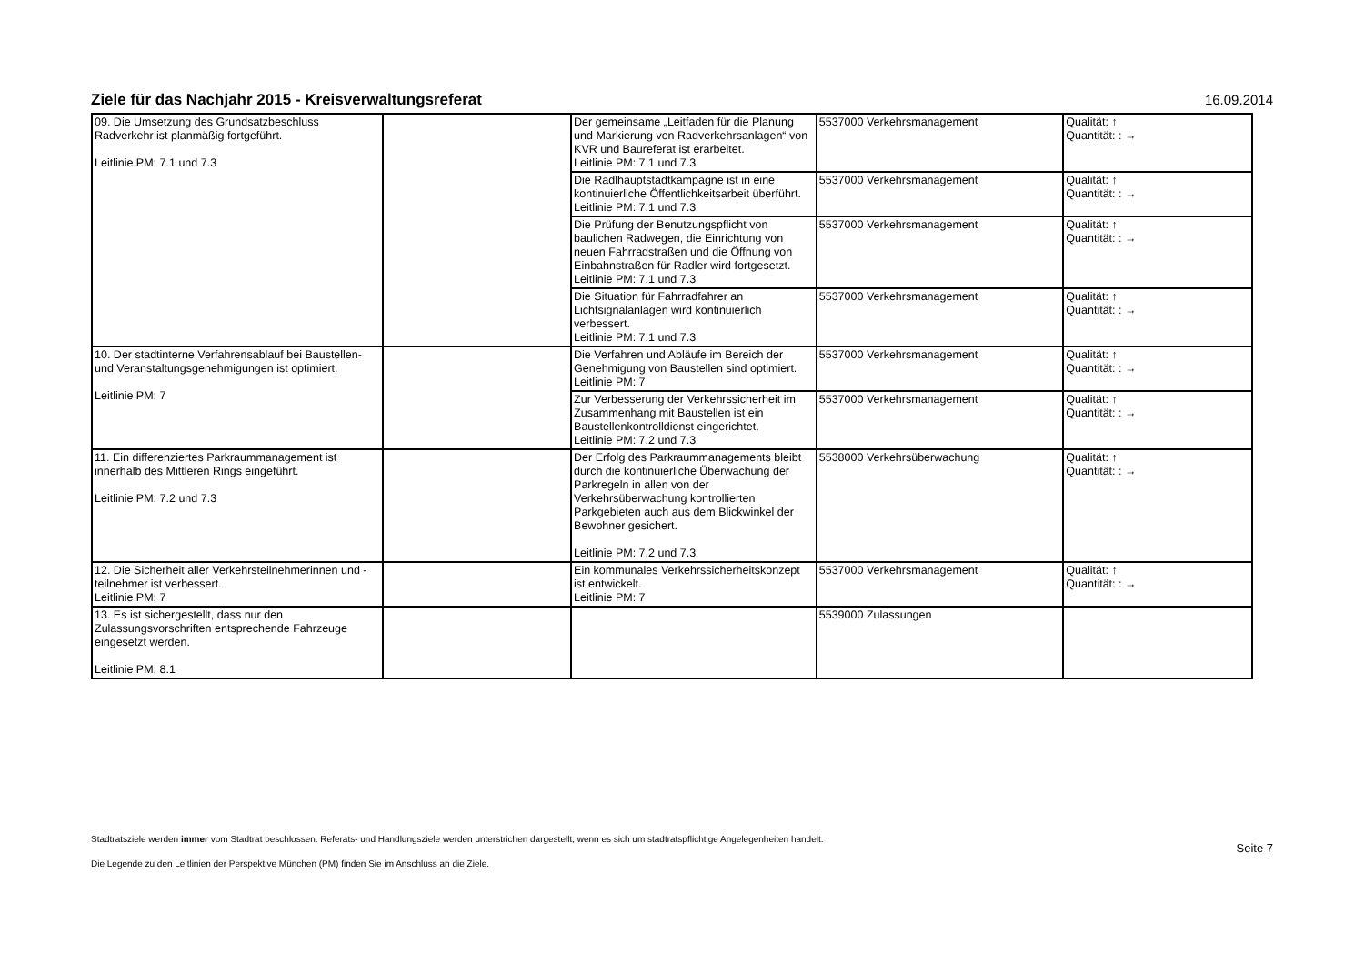Ziele für das Nachjahr 2015 - Kreisverwaltungsreferat
16.09.2014
| 09. Die Umsetzung des Grundsatzbeschluss Radverkehr ist planmäßig fortgeführt. Leitlinie PM: 7.1 und 7.3 | | Der gemeinsame „Leitfaden für die Planung und Markierung von Radverkehrsanlagen“ von KVR und Baureferat ist erarbeitet. Leitlinie PM: 7.1 und 7.3 | 5537000 Verkehrsmanagement | Qualität: ↑ Quantität: : → |
| | | Die Radlhauptstadtkampagne ist in eine kontinuierliche Öffentlichkeitsarbeit überführt. Leitlinie PM: 7.1 und 7.3 | 5537000 Verkehrsmanagement | Qualität: ↑ Quantität: : → |
| | | Die Prüfung der Benutzungspflicht von baulichen Radwegen, die Einrichtung von neuen Fahrradstraßen und die Öffnung von Einbahnstraßen für Radler wird fortgesetzt. Leitlinie PM: 7.1 und 7.3 | 5537000 Verkehrsmanagement | Qualität: ↑ Quantität: : → |
| | | Die Situation für Fahrradfahrer an Lichtsignalanlagen wird kontinuierlich verbessert. Leitlinie PM: 7.1 und 7.3 | 5537000 Verkehrsmanagement | Qualität: ↑ Quantität: : → |
| 10. Der stadtinterne Verfahrensablauf bei Baustellen- und Veranstaltungsgenehmigungen ist optimiert. Leitlinie PM: 7 | | Die Verfahren und Abläufe im Bereich der Genehmigung von Baustellen sind optimiert. Leitlinie PM: 7 | 5537000 Verkehrsmanagement | Qualität: ↑ Quantität: : → |
| | | Zur Verbesserung der Verkehrssicherheit im Zusammenhang mit Baustellen ist ein Baustellenkontrolldienst eingerichtet. Leitlinie PM: 7.2 und 7.3 | 5537000 Verkehrsmanagement | Qualität: ↑ Quantität: : → |
| 11. Ein differenziertes Parkraummanagement ist innerhalb des Mittleren Rings eingeführt. Leitlinie PM: 7.2 und 7.3 | | Der Erfolg des Parkraummanagements bleibt durch die kontinuierliche Überwachung der Parkregeln in allen von der Verkehrsüberwachung kontrollierten Parkgebieten auch aus dem Blickwinkel der Bewohner gesichert. Leitlinie PM: 7.2 und 7.3 | 5538000 Verkehrsüberwachung | Qualität: ↑ Quantität: : → |
| 12. Die Sicherheit aller Verkehrsteilnehmerinnen und -teilnehmer ist verbessert. Leitlinie PM: 7 | | Ein kommunales Verkehrssicherheitskonzept ist entwickelt. Leitlinie PM: 7 | 5537000 Verkehrsmanagement | Qualität: ↑ Quantität: : → |
| 13. Es ist sichergestellt, dass nur den Zulassungsvorschriften entsprechende Fahrzeuge eingesetzt werden. Leitlinie PM: 8.1 | | | 5539000 Zulassungen | |
Stadtratsziele werden immer vom Stadtrat beschlossen. Referats- und Handlungsziele werden unterstrichen dargestellt, wenn es sich um stadtratspflichtige Angelegenheiten handelt.
Die Legende zu den Leitlinien der Perspektive München (PM) finden Sie im Anschluss an die Ziele.
Seite 7